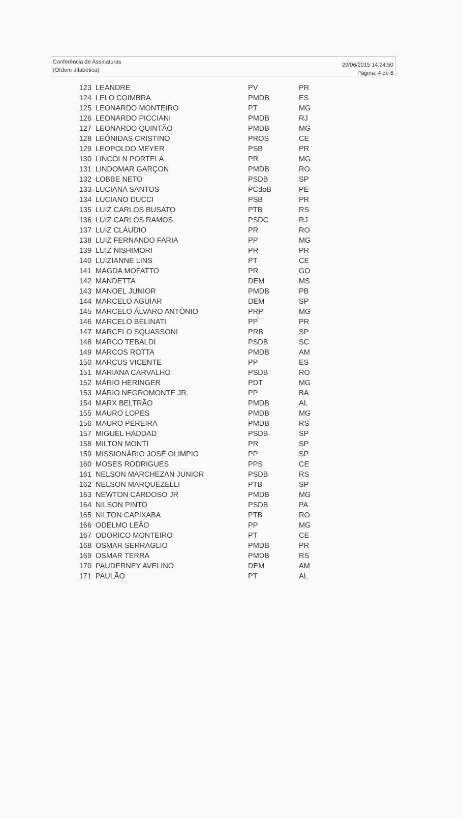Conferência de Assinaturas
(Ordem alfabética)
29/06/2015 14:24:50
Página: 4 de 6
| 123 | LEANDRE | PV | PR |
| 124 | LELO COIMBRA | PMDB | ES |
| 125 | LEONARDO MONTEIRO | PT | MG |
| 126 | LEONARDO PICCIANI | PMDB | RJ |
| 127 | LEONARDO QUINTÃO | PMDB | MG |
| 128 | LEÔNIDAS CRISTINO | PROS | CE |
| 129 | LEOPOLDO MEYER | PSB | PR |
| 130 | LINCOLN PORTELA | PR | MG |
| 131 | LINDOMAR GARÇON | PMDB | RO |
| 132 | LOBBE NETO | PSDB | SP |
| 133 | LUCIANA SANTOS | PCdoB | PE |
| 134 | LUCIANO DUCCI | PSB | PR |
| 135 | LUIZ CARLOS BUSATO | PTB | RS |
| 136 | LUIZ CARLOS RAMOS | PSDC | RJ |
| 137 | LUIZ CLÁUDIO | PR | RO |
| 138 | LUIZ FERNANDO FARIA | PP | MG |
| 139 | LUIZ NISHIMORI | PR | PR |
| 140 | LUIZIANNE LINS | PT | CE |
| 141 | MAGDA MOFATTO | PR | GO |
| 142 | MANDETTA | DEM | MS |
| 143 | MANOEL JUNIOR | PMDB | PB |
| 144 | MARCELO AGUIAR | DEM | SP |
| 145 | MARCELO ÁLVARO ANTÔNIO | PRP | MG |
| 146 | MARCELO BELINATI | PP | PR |
| 147 | MARCELO SQUASSONI | PRB | SP |
| 148 | MARCO TEBALDI | PSDB | SC |
| 149 | MARCOS ROTTA | PMDB | AM |
| 150 | MARCUS VICENTE | PP | ES |
| 151 | MARIANA CARVALHO | PSDB | RO |
| 152 | MÁRIO HERINGER | PDT | MG |
| 153 | MÁRIO NEGROMONTE JR. | PP | BA |
| 154 | MARX BELTRÃO | PMDB | AL |
| 155 | MAURO LOPES | PMDB | MG |
| 156 | MAURO PEREIRA | PMDB | RS |
| 157 | MIGUEL HADDAD | PSDB | SP |
| 158 | MILTON MONTI | PR | SP |
| 159 | MISSIONÁRIO JOSÉ OLIMPIO | PP | SP |
| 160 | MOSES RODRIGUES | PPS | CE |
| 161 | NELSON MARCHEZAN JUNIOR | PSDB | RS |
| 162 | NELSON MARQUEZELLI | PTB | SP |
| 163 | NEWTON CARDOSO JR | PMDB | MG |
| 164 | NILSON PINTO | PSDB | PA |
| 165 | NILTON CAPIXABA | PTB | RO |
| 166 | ODELMO LEÃO | PP | MG |
| 167 | ODORICO MONTEIRO | PT | CE |
| 168 | OSMAR SERRAGLIO | PMDB | PR |
| 169 | OSMAR TERRA | PMDB | RS |
| 170 | PAUDERNEY AVELINO | DEM | AM |
| 171 | PAULÃO | PT | AL |